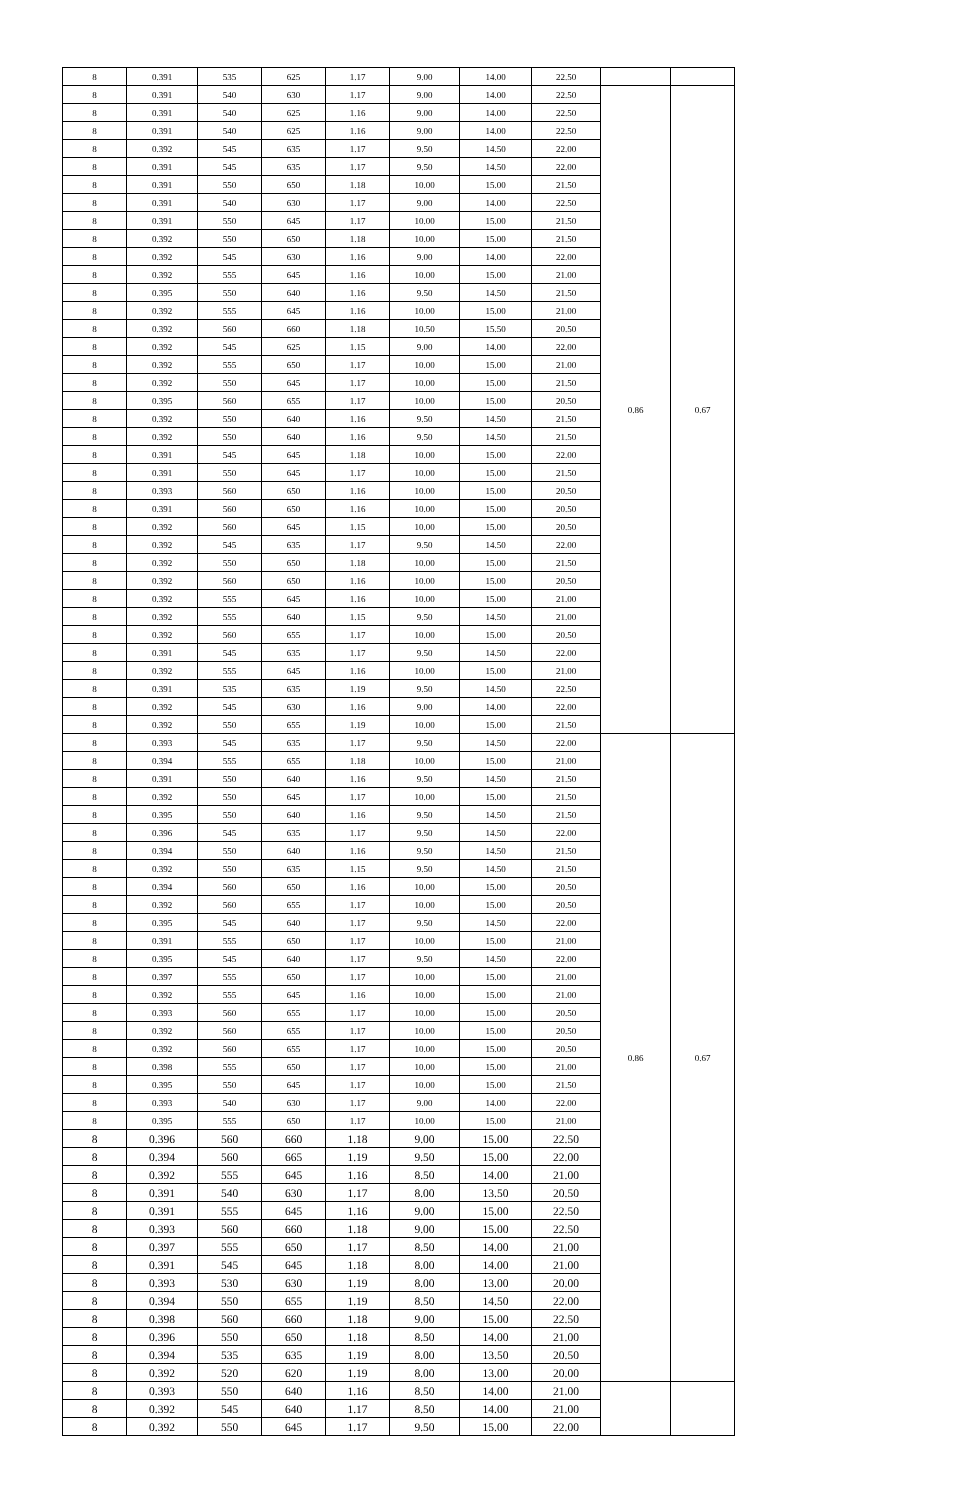| 8 | 0.391 | 535 | 625 | 1.17 | 9.00 | 14.00 | 22.50 | | |
| 8 | 0.391 | 540 | 630 | 1.17 | 9.00 | 14.00 | 22.50 | 0.86 | 0.67 |
| 8 | 0.391 | 540 | 625 | 1.16 | 9.00 | 14.00 | 22.50 | | |
| 8 | 0.391 | 540 | 625 | 1.16 | 9.00 | 14.00 | 22.50 | | |
| 8 | 0.392 | 545 | 635 | 1.17 | 9.50 | 14.50 | 22.00 | | |
| 8 | 0.391 | 545 | 635 | 1.17 | 9.50 | 14.50 | 22.00 | | |
| 8 | 0.391 | 550 | 650 | 1.18 | 10.00 | 15.00 | 21.50 | | |
| 8 | 0.391 | 540 | 630 | 1.17 | 9.00 | 14.00 | 22.50 | | |
| 8 | 0.391 | 550 | 645 | 1.17 | 10.00 | 15.00 | 21.50 | | |
| 8 | 0.392 | 550 | 650 | 1.18 | 10.00 | 15.00 | 21.50 | | |
| 8 | 0.392 | 545 | 630 | 1.16 | 9.00 | 14.00 | 22.00 | | |
| 8 | 0.392 | 555 | 645 | 1.16 | 10.00 | 15.00 | 21.00 | | |
| 8 | 0.395 | 550 | 640 | 1.16 | 9.50 | 14.50 | 21.50 | | |
| 8 | 0.392 | 555 | 645 | 1.16 | 10.00 | 15.00 | 21.00 | | |
| 8 | 0.392 | 560 | 660 | 1.18 | 10.50 | 15.50 | 20.50 | | |
| 8 | 0.392 | 545 | 625 | 1.15 | 9.00 | 14.00 | 22.00 | | |
| 8 | 0.392 | 555 | 650 | 1.17 | 10.00 | 15.00 | 21.00 | | |
| 8 | 0.392 | 550 | 645 | 1.17 | 10.00 | 15.00 | 21.50 | | |
| 8 | 0.395 | 560 | 655 | 1.17 | 10.00 | 15.00 | 20.50 | | |
| 8 | 0.392 | 550 | 640 | 1.16 | 9.50 | 14.50 | 21.50 | | |
| 8 | 0.392 | 550 | 640 | 1.16 | 9.50 | 14.50 | 21.50 | | |
| 8 | 0.391 | 545 | 645 | 1.18 | 10.00 | 15.00 | 22.00 | | |
| 8 | 0.391 | 550 | 645 | 1.17 | 10.00 | 15.00 | 21.50 | | |
| 8 | 0.393 | 560 | 650 | 1.16 | 10.00 | 15.00 | 20.50 | | |
| 8 | 0.391 | 560 | 650 | 1.16 | 10.00 | 15.00 | 20.50 | | |
| 8 | 0.392 | 560 | 645 | 1.15 | 10.00 | 15.00 | 20.50 | | |
| 8 | 0.392 | 545 | 635 | 1.17 | 9.50 | 14.50 | 22.00 | | |
| 8 | 0.392 | 550 | 650 | 1.18 | 10.00 | 15.00 | 21.50 | | |
| 8 | 0.392 | 560 | 650 | 1.16 | 10.00 | 15.00 | 20.50 | | |
| 8 | 0.392 | 555 | 645 | 1.16 | 10.00 | 15.00 | 21.00 | | |
| 8 | 0.392 | 555 | 640 | 1.15 | 9.50 | 14.50 | 21.00 | | |
| 8 | 0.392 | 560 | 655 | 1.17 | 10.00 | 15.00 | 20.50 | | |
| 8 | 0.391 | 545 | 635 | 1.17 | 9.50 | 14.50 | 22.00 | | |
| 8 | 0.392 | 555 | 645 | 1.16 | 10.00 | 15.00 | 21.00 | | |
| 8 | 0.391 | 535 | 635 | 1.19 | 9.50 | 14.50 | 22.50 | | |
| 8 | 0.392 | 545 | 630 | 1.16 | 9.00 | 14.00 | 22.00 | | |
| 8 | 0.392 | 550 | 655 | 1.19 | 10.00 | 15.00 | 21.50 | | |
| 8 | 0.393 | 545 | 635 | 1.17 | 9.50 | 14.50 | 22.00 | 0.86 | 0.67 |
| 8 | 0.394 | 555 | 655 | 1.18 | 10.00 | 15.00 | 21.00 | | |
| 8 | 0.391 | 550 | 640 | 1.16 | 9.50 | 14.50 | 21.50 | | |
| 8 | 0.392 | 550 | 645 | 1.17 | 10.00 | 15.00 | 21.50 | | |
| 8 | 0.395 | 550 | 640 | 1.16 | 9.50 | 14.50 | 21.50 | | |
| 8 | 0.396 | 545 | 635 | 1.17 | 9.50 | 14.50 | 22.00 | | |
| 8 | 0.394 | 550 | 640 | 1.16 | 9.50 | 14.50 | 21.50 | | |
| 8 | 0.392 | 550 | 635 | 1.15 | 9.50 | 14.50 | 21.50 | | |
| 8 | 0.394 | 560 | 650 | 1.16 | 10.00 | 15.00 | 20.50 | | |
| 8 | 0.392 | 560 | 655 | 1.17 | 10.00 | 15.00 | 20.50 | | |
| 8 | 0.395 | 545 | 640 | 1.17 | 9.50 | 14.50 | 22.00 | | |
| 8 | 0.391 | 555 | 650 | 1.17 | 10.00 | 15.00 | 21.00 | | |
| 8 | 0.395 | 545 | 640 | 1.17 | 9.50 | 14.50 | 22.00 | | |
| 8 | 0.397 | 555 | 650 | 1.17 | 10.00 | 15.00 | 21.00 | | |
| 8 | 0.392 | 555 | 645 | 1.16 | 10.00 | 15.00 | 21.00 | | |
| 8 | 0.393 | 560 | 655 | 1.17 | 10.00 | 15.00 | 20.50 | | |
| 8 | 0.392 | 560 | 655 | 1.17 | 10.00 | 15.00 | 20.50 | | |
| 8 | 0.392 | 560 | 655 | 1.17 | 10.00 | 15.00 | 20.50 | | |
| 8 | 0.398 | 555 | 650 | 1.17 | 10.00 | 15.00 | 21.00 | | |
| 8 | 0.395 | 550 | 645 | 1.17 | 10.00 | 15.00 | 21.50 | | |
| 8 | 0.393 | 540 | 630 | 1.17 | 9.00 | 14.00 | 22.00 | | |
| 8 | 0.395 | 555 | 650 | 1.17 | 10.00 | 15.00 | 21.00 | | |
| 8 | 0.396 | 560 | 660 | 1.18 | 9.00 | 15.00 | 22.50 | | |
| 8 | 0.394 | 560 | 665 | 1.19 | 9.50 | 15.00 | 22.00 | | |
| 8 | 0.392 | 555 | 645 | 1.16 | 8.50 | 14.00 | 21.00 | | |
| 8 | 0.391 | 540 | 630 | 1.17 | 8.00 | 13.50 | 20.50 | | |
| 8 | 0.391 | 555 | 645 | 1.16 | 9.00 | 15.00 | 22.50 | | |
| 8 | 0.393 | 560 | 660 | 1.18 | 9.00 | 15.00 | 22.50 | | |
| 8 | 0.397 | 555 | 650 | 1.17 | 8.50 | 14.00 | 21.00 | | |
| 8 | 0.391 | 545 | 645 | 1.18 | 8.00 | 14.00 | 21.00 | | |
| 8 | 0.393 | 530 | 630 | 1.19 | 8.00 | 13.00 | 20.00 | | |
| 8 | 0.394 | 550 | 655 | 1.19 | 8.50 | 14.50 | 22.00 | | |
| 8 | 0.398 | 560 | 660 | 1.18 | 9.00 | 15.00 | 22.50 | | |
| 8 | 0.396 | 550 | 650 | 1.18 | 8.50 | 14.00 | 21.00 | | |
| 8 | 0.394 | 535 | 635 | 1.19 | 8.00 | 13.50 | 20.50 | | |
| 8 | 0.392 | 520 | 620 | 1.19 | 8.00 | 13.00 | 20.00 | | |
| 8 | 0.393 | 550 | 640 | 1.16 | 8.50 | 14.00 | 21.00 | | |
| 8 | 0.392 | 545 | 640 | 1.17 | 8.50 | 14.00 | 21.00 | | |
| 8 | 0.392 | 550 | 645 | 1.17 | 9.50 | 15.00 | 22.00 | | |